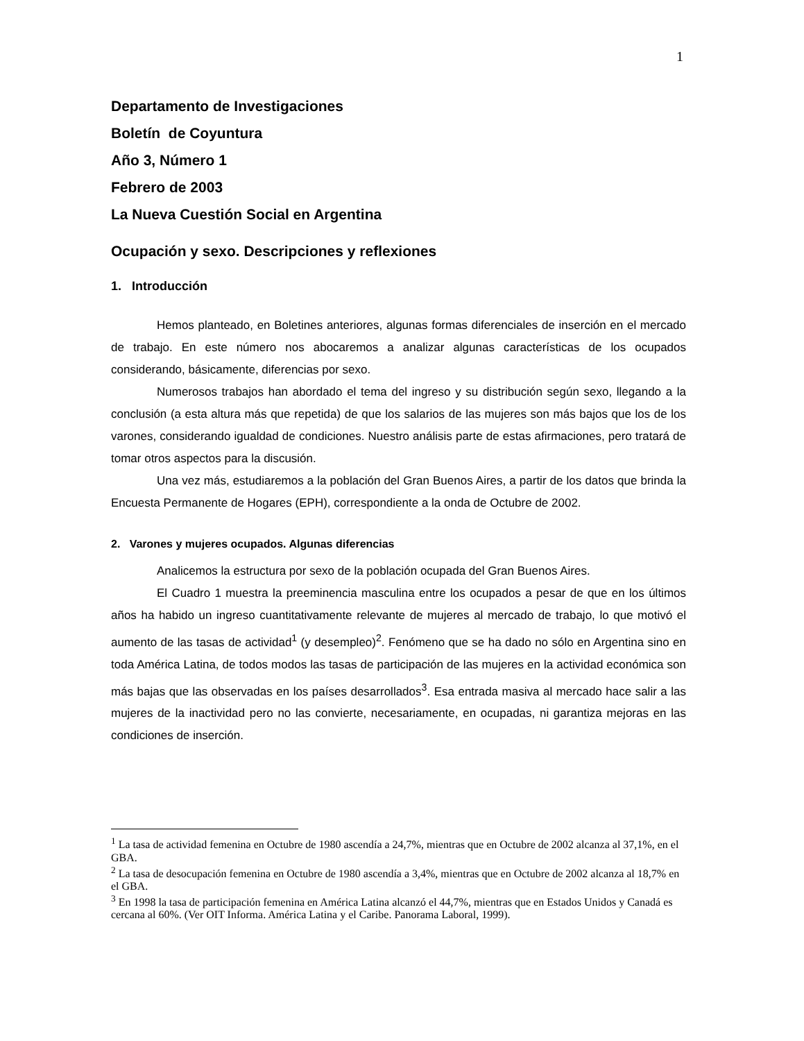1
Departamento de Investigaciones
Boletín de Coyuntura
Año 3, Número 1
Febrero de 2003
La Nueva Cuestión Social en Argentina
Ocupación y sexo. Descripciones y reflexiones
1. Introducción
Hemos planteado, en Boletines anteriores, algunas formas diferenciales de inserción en el mercado de trabajo. En este número nos abocaremos a analizar algunas características de los ocupados considerando, básicamente, diferencias por sexo.
Numerosos trabajos han abordado el tema del ingreso y su distribución según sexo, llegando a la conclusión (a esta altura más que repetida) de que los salarios de las mujeres son más bajos que los de los varones, considerando igualdad de condiciones. Nuestro análisis parte de estas afirmaciones, pero tratará de tomar otros aspectos para la discusión.
Una vez más, estudiaremos a la población del Gran Buenos Aires, a partir de los datos que brinda la Encuesta Permanente de Hogares (EPH), correspondiente a la onda de Octubre de 2002.
2. Varones y mujeres ocupados. Algunas diferencias
Analicemos la estructura por sexo de la población ocupada del Gran Buenos Aires.
El Cuadro 1 muestra la preeminencia masculina entre los ocupados a pesar de que en los últimos años ha habido un ingreso cuantitativamente relevante de mujeres al mercado de trabajo, lo que motivó el aumento de las tasas de actividad<sup>1</sup> (y desempleo)<sup>2</sup>. Fenómeno que se ha dado no sólo en Argentina sino en toda América Latina, de todos modos las tasas de participación de las mujeres en la actividad económica son más bajas que las observadas en los países desarrollados<sup>3</sup>. Esa entrada masiva al mercado hace salir a las mujeres de la inactividad pero no las convierte, necesariamente, en ocupadas, ni garantiza mejoras en las condiciones de inserción.
<sup>1</sup> La tasa de actividad femenina en Octubre de 1980 ascendía a 24,7%, mientras que en Octubre de 2002 alcanza al 37,1%, en el GBA.
<sup>2</sup> La tasa de desocupación femenina en Octubre de 1980 ascendía a 3,4%, mientras que en Octubre de 2002 alcanza al 18,7% en el GBA.
<sup>3</sup> En 1998 la tasa de participación femenina en América Latina alcanzó el 44,7%, mientras que en Estados Unidos y Canadá es cercana al 60%. (Ver OIT Informa. América Latina y el Caribe. Panorama Laboral, 1999).